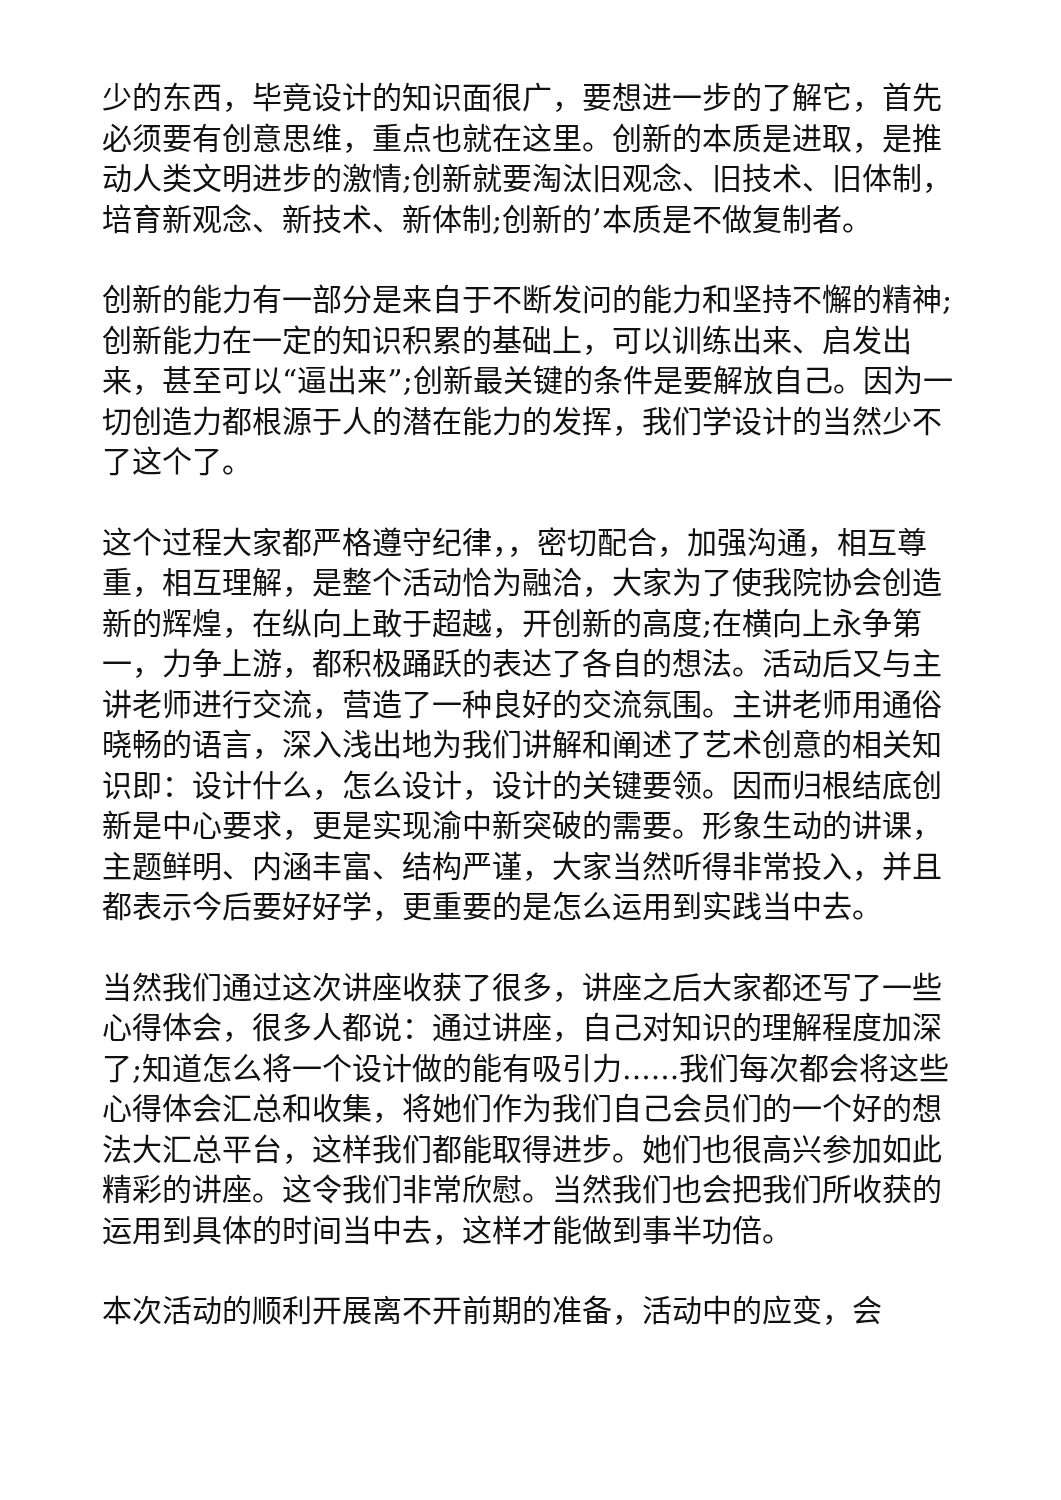少的东西，毕竟设计的知识面很广，要想进一步的了解它，首先必须要有创意思维，重点也就在这里。创新的本质是进取，是推动人类文明进步的激情;创新就要淘汰旧观念、旧技术、旧体制，培育新观念、新技术、新体制;创新的’本质是不做复制者。
创新的能力有一部分是来自于不断发问的能力和坚持不懈的精神;创新能力在一定的知识积累的基础上，可以训练出来、启发出来，甚至可以“逼出来”;创新最关键的条件是要解放自己。因为一切创造力都根源于人的潜在能力的发挥，我们学设计的当然少不了这个了。
这个过程大家都严格遵守纪律，，密切配合，加强沟通，相互尊重，相互理解，是整个活动恰为融洽，大家为了使我院协会创造新的辉煌，在纵向上敢于超越，开创新的高度;在横向上永争第一，力争上游，都积极踊跃的表达了各自的想法。活动后又与主讲老师进行交流，营造了一种良好的交流氛围。主讲老师用通俗晓畅的语言，深入浅出地为我们讲解和阐述了艺术创意的相关知识即：设计什么，怎么设计，设计的关键要领。因而归根结底创新是中心要求，更是实现渝中新突破的需要。形象生动的讲课，主题鲜明、内涵丰富、结构严谨，大家当然听得非常投入，并且都表示今后要好好学，更重要的是怎么运用到实践当中去。
当然我们通过这次讲座收获了很多，讲座之后大家都还写了一些心得体会，很多人都说：通过讲座，自己对知识的理解程度加深了;知道怎么将一个设计做的能有吸引力......我们每次都会将这些心得体会汇总和收集，将她们作为我们自己会员们的一个好的想法大汇总平台，这样我们都能取得进步。她们也很高兴参加如此精彩的讲座。这令我们非常欣慰。当然我们也会把我们所收获的运用到具体的时间当中去，这样才能做到事半功倍。
本次活动的顺利开展离不开前期的准备，活动中的应变，会